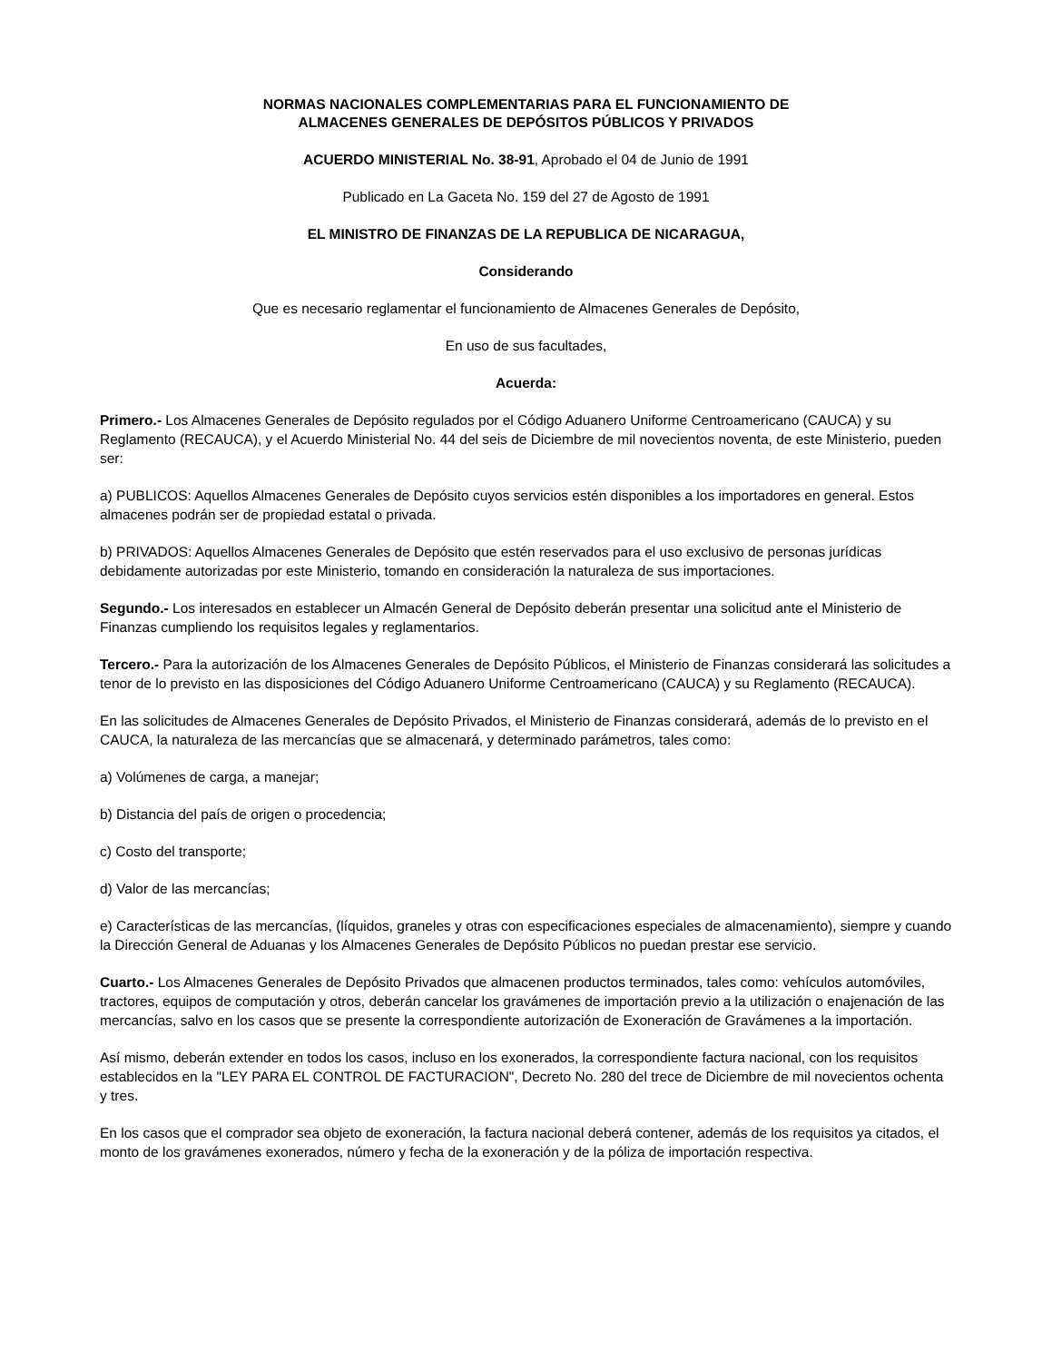NORMAS NACIONALES COMPLEMENTARIAS PARA EL FUNCIONAMIENTO DE
ALMACENES GENERALES DE DEPÓSITOS PÚBLICOS Y PRIVADOS
ACUERDO MINISTERIAL No. 38-91, Aprobado el 04 de Junio de 1991
Publicado en La Gaceta No. 159 del 27 de Agosto de 1991
EL MINISTRO DE FINANZAS DE LA REPUBLICA DE NICARAGUA,
Considerando
Que es necesario reglamentar el funcionamiento de Almacenes Generales de Depósito,
En uso de sus facultades,
Acuerda:
Primero.- Los Almacenes Generales de Depósito regulados por el Código Aduanero Uniforme Centroamericano (CAUCA) y su Reglamento (RECAUCA), y el Acuerdo Ministerial No. 44 del seis de Diciembre de mil novecientos noventa, de este Ministerio, pueden ser:
a) PUBLICOS: Aquellos Almacenes Generales de Depósito cuyos servicios estén disponibles a los importadores en general. Estos almacenes podrán ser de propiedad estatal o privada.
b) PRIVADOS: Aquellos Almacenes Generales de Depósito que estén reservados para el uso exclusivo de personas jurídicas debidamente autorizadas por este Ministerio, tomando en consideración la naturaleza de sus importaciones.
Segundo.- Los interesados en establecer un Almacén General de Depósito deberán presentar una solicitud ante el Ministerio de Finanzas cumpliendo los requisitos legales y reglamentarios.
Tercero.- Para la autorización de los Almacenes Generales de Depósito Públicos, el Ministerio de Finanzas considerará las solicitudes a tenor de lo previsto en las disposiciones del Código Aduanero Uniforme Centroamericano (CAUCA) y su Reglamento (RECAUCA).
En las solicitudes de Almacenes Generales de Depósito Privados, el Ministerio de Finanzas considerará, además de lo previsto en el CAUCA, la naturaleza de las mercancías que se almacenará, y determinado parámetros, tales como:
a) Volúmenes de carga, a manejar;
b) Distancia del país de origen o procedencia;
c) Costo del transporte;
d) Valor de las mercancías;
e) Características de las mercancías, (líquidos, graneles y otras con especificaciones especiales de almacenamiento), siempre y cuando la Dirección General de Aduanas y los Almacenes Generales de Depósito Públicos no puedan prestar ese servicio.
Cuarto.- Los Almacenes Generales de Depósito Privados que almacenen productos terminados, tales como: vehículos automóviles, tractores, equipos de computación y otros, deberán cancelar los gravámenes de importación previo a la utilización o enajenación de las mercancías, salvo en los casos que se presente la correspondiente autorización de Exoneración de Gravámenes a la importación.
Así mismo, deberán extender en todos los casos, incluso en los exonerados, la correspondiente factura nacional, con los requisitos establecidos en la "LEY PARA EL CONTROL DE FACTURACION", Decreto No. 280 del trece de Diciembre de mil novecientos ochenta y tres.
En los casos que el comprador sea objeto de exoneración, la factura nacional deberá contener, además de los requisitos ya citados, el monto de los gravámenes exonerados, número y fecha de la exoneración y de la póliza de importación respectiva.